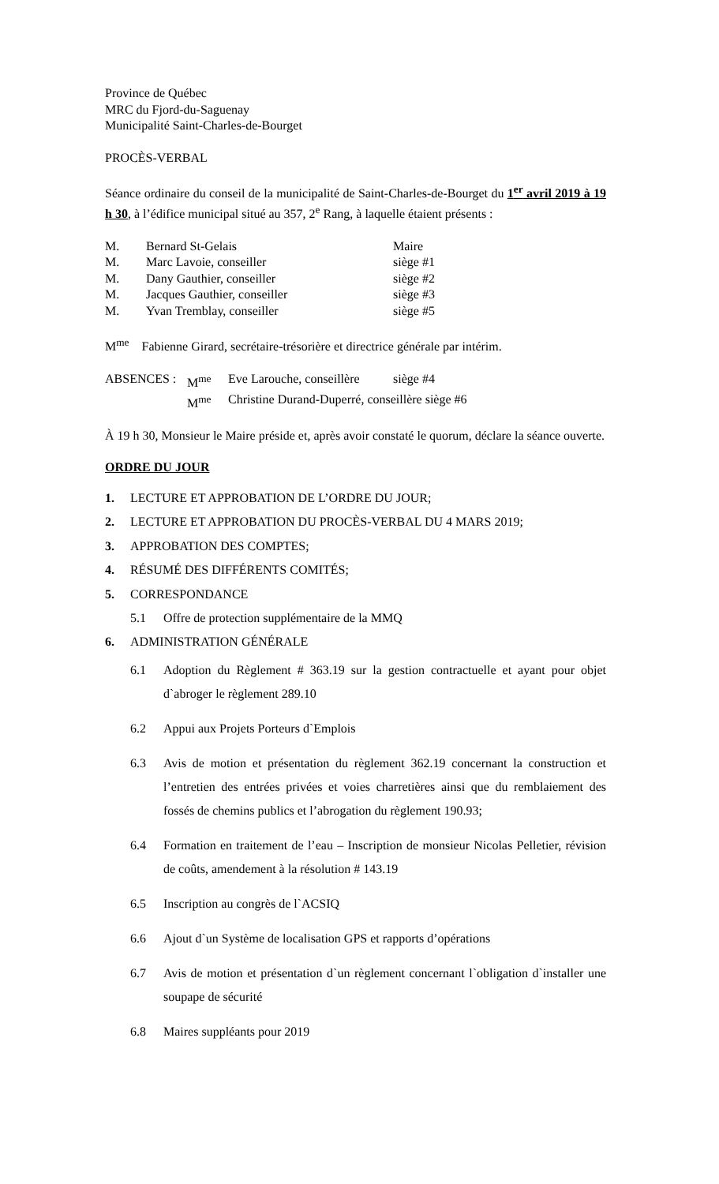Province de Québec
MRC du Fjord-du-Saguenay
Municipalité Saint-Charles-de-Bourget
PROCÈS-VERBAL
Séance ordinaire du conseil de la municipalité de Saint-Charles-de-Bourget du 1<sup>er</sup> avril 2019 à 19 h 30, à l’édifice municipal situé au 357, 2<sup>e</sup> Rang, à laquelle étaient présents :
| M. | Bernard St-Gelais | Maire |
| M. | Marc Lavoie, conseiller | siège #1 |
| M. | Dany Gauthier, conseiller | siège #2 |
| M. | Jacques Gauthier, conseiller | siège #3 |
| M. | Yvan Tremblay, conseiller | siège #5 |
M<sup>me</sup> Fabienne Girard, secrétaire-trésorière et directrice générale par intérim.
| ABSENCES : | M<sup>me</sup> | Eve Larouche, conseillère | siège #4 |
| | M<sup>me</sup> | Christine Durand-Duperré, conseillère siège #6 | |
À 19 h 30, Monsieur le Maire préside et, après avoir constaté le quorum, déclare la séance ouverte.
ORDRE DU JOUR
1. LECTURE ET APPROBATION DE L’ORDRE DU JOUR;
2. LECTURE ET APPROBATION DU PROCÈS-VERBAL DU 4 MARS 2019;
3. APPROBATION DES COMPTES;
4. RÉSUMÉ DES DIFFÉRENTS COMITÉS;
5. CORRESPONDANCE
5.1 Offre de protection supplémentaire de la MMQ
6. ADMINISTRATION GÉNÉRALE
6.1 Adoption du Règlement # 363.19 sur la gestion contractuelle et ayant pour objet d`abroger le règlement 289.10
6.2 Appui aux Projets Porteurs d`Emplois
6.3 Avis de motion et présentation du règlement 362.19 concernant la construction et l’entretien des entrées privées et voies charretières ainsi que du remblaiement des fossés de chemins publics et l’abrogation du règlement 190.93;
6.4 Formation en traitement de l’eau – Inscription de monsieur Nicolas Pelletier, révision de coûts, amendement à la résolution # 143.19
6.5 Inscription au congrès de l`ACSIQ
6.6 Ajout d`un Système de localisation GPS et rapports d’opérations
6.7 Avis de motion et présentation d`un règlement concernant l`obligation d`installer une soupape de sécurité
6.8 Maires suppléants pour 2019